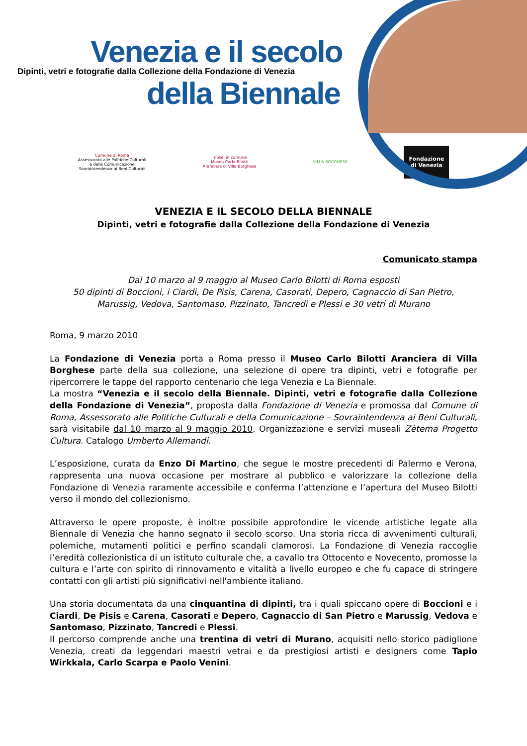Venezia e il secolo
Dipinti, vetri e fotografie dalla Collezione della Fondazione di Venezia
della Biennale
Comune di Roma
Assessorato alle Politiche Culturali
e della Comunicazione
Sovraintendenza ai Beni Culturali
musei in comune
Museo Carlo Bilotti
Aranciera di Villa Borghese
VILLA BORGHESE
Fondazione
di Venezia
VENEZIA E IL SECOLO DELLA BIENNALE
Dipinti, vetri e fotografie dalla Collezione della Fondazione di Venezia
Comunicato stampa
Dal 10 marzo al 9 maggio al Museo Carlo Bilotti di Roma esposti
50 dipinti di Boccioni, i Ciardi, De Pisis, Carena, Casorati, Depero, Cagnaccio di San Pietro,
Marussig, Vedova, Santomaso, Pizzinato, Tancredi e Plessi e 30 vetri di Murano
Roma, 9 marzo 2010
La Fondazione di Venezia porta a Roma presso il Museo Carlo Bilotti Aranciera di Villa Borghese parte della sua collezione, una selezione di opere tra dipinti, vetri e fotografie per ripercorrere le tappe del rapporto centenario che lega Venezia e La Biennale.
La mostra “Venezia e il secolo della Biennale. Dipinti, vetri e fotografie dalla Collezione della Fondazione di Venezia”, proposta dalla Fondazione di Venezia e promossa dal Comune di Roma, Assessorato alle Politiche Culturali e della Comunicazione – Sovraintendenza ai Beni Culturali, sarà visitabile dal 10 marzo al 9 maggio 2010. Organizzazione e servizi museali Zètema Progetto Cultura. Catalogo Umberto Allemandi.
L’esposizione, curata da Enzo Di Martino, che segue le mostre precedenti di Palermo e Verona, rappresenta una nuova occasione per mostrare al pubblico e valorizzare la collezione della Fondazione di Venezia raramente accessibile e conferma l’attenzione e l’apertura del Museo Bilotti verso il mondo del collezionismo.
Attraverso le opere proposte, è inoltre possibile approfondire le vicende artistiche legate alla Biennale di Venezia che hanno segnato il secolo scorso. Una storia ricca di avvenimenti culturali, polemiche, mutamenti politici e perfino scandali clamorosi. La Fondazione di Venezia raccoglie l’eredità collezionistica di un istituto culturale che, a cavallo tra Ottocento e Novecento, promosse la cultura e l’arte con spirito di rinnovamento e vitalità a livello europeo e che fu capace di stringere contatti con gli artisti più significativi nell'ambiente italiano.
Una storia documentata da una cinquantina di dipinti, tra i quali spiccano opere di Boccioni e i Ciardi, De Pisis e Carena, Casorati e Depero, Cagnaccio di San Pietro e Marussig, Vedova e Santomaso, Pizzinato, Tancredi e Plessi.
Il percorso comprende anche una trentina di vetri di Murano, acquisiti nello storico padiglione Venezia, creati da leggendari maestri vetrai e da prestigiosi artisti e designers come Tapio Wirkkala, Carlo Scarpa e Paolo Venini.